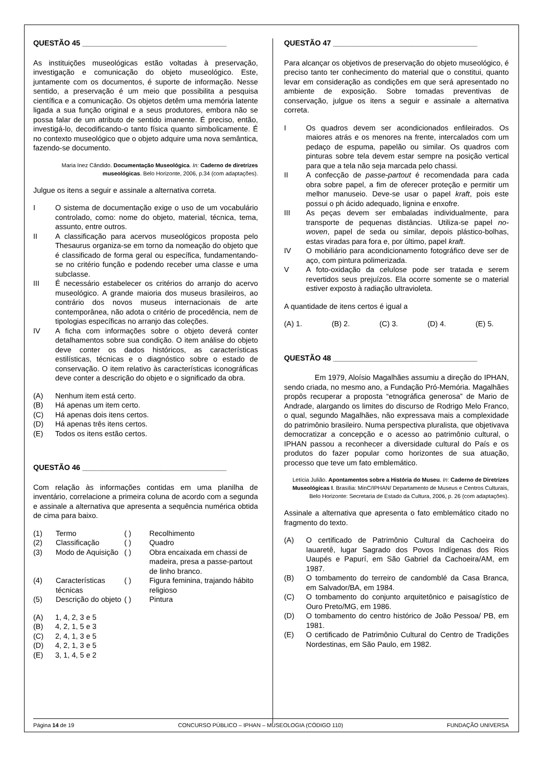QUESTÃO 45 ___________________________________
As instituições museológicas estão voltadas à preservação, investigação e comunicação do objeto museológico. Este, juntamente com os documentos, é suporte de informação. Nesse sentido, a preservação é um meio que possibilita a pesquisa científica e a comunicação. Os objetos detêm uma memória latente ligada a sua função original e a seus produtores, embora não se possa falar de um atributo de sentido imanente. É preciso, então, investigá-lo, decodificando-o tanto física quanto simbolicamente. É no contexto museológico que o objeto adquire uma nova semântica, fazendo-se documento.
Maria Inez Cândido. Documentação Museológica. In: Caderno de diretrizes museológicas. Belo Horizonte, 2006, p.34 (com adaptações).
Julgue os itens a seguir e assinale a alternativa correta.
I O sistema de documentação exige o uso de um vocabulário controlado, como: nome do objeto, material, técnica, tema, assunto, entre outros.
II A classificação para acervos museológicos proposta pelo Thesaurus organiza-se em torno da nomeação do objeto que é classificado de forma geral ou específica, fundamentando-se no critério função e podendo receber uma classe e uma subclasse.
III É necessário estabelecer os critérios do arranjo do acervo museológico. A grande maioria dos museus brasileiros, ao contrário dos novos museus internacionais de arte contemporânea, não adota o critério de procedência, nem de tipologias específicas no arranjo das coleções.
IV A ficha com informações sobre o objeto deverá conter detalhamentos sobre sua condição. O item análise do objeto deve conter os dados históricos, as características estilísticas, técnicas e o diagnóstico sobre o estado de conservação. O item relativo às características iconográficas deve conter a descrição do objeto e o significado da obra.
(A) Nenhum item está certo.
(B) Há apenas um item certo.
(C) Há apenas dois itens certos.
(D) Há apenas três itens certos.
(E) Todos os itens estão certos.
QUESTÃO 46 ___________________________________
Com relação às informações contidas em uma planilha de inventário, correlacione a primeira coluna de acordo com a segunda e assinale a alternativa que apresenta a sequência numérica obtida de cima para baixo.
| (1) | Termo | ( ) | Recolhimento |
| (2) | Classificação | ( ) | Quadro |
| (3) | Modo de Aquisição | ( ) | Obra encaixada em chassi de madeira, presa a passe-partout de linho branco. |
| (4) | Características técnicas | ( ) | Figura feminina, trajando hábito religioso |
| (5) | Descrição do objeto | ( ) | Pintura |
(A) 1, 4, 2, 3 e 5
(B) 4, 2, 1, 5 e 3
(C) 2, 4, 1, 3 e 5
(D) 4, 2, 1, 3 e 5
(E) 3, 1, 4, 5 e 2
QUESTÃO 47 ___________________________________
Para alcançar os objetivos de preservação do objeto museológico, é preciso tanto ter conhecimento do material que o constitui, quanto levar em consideração as condições em que será apresentado no ambiente de exposição. Sobre tomadas preventivas de conservação, julgue os itens a seguir e assinale a alternativa correta.
I Os quadros devem ser acondicionados enfileirados. Os maiores atrás e os menores na frente, intercalados com um pedaço de espuma, papelão ou similar. Os quadros com pinturas sobre tela devem estar sempre na posição vertical para que a tela não seja marcada pelo chassi.
II A confecção de passe-partout é recomendada para cada obra sobre papel, a fim de oferecer proteção e permitir um melhor manuseio. Deve-se usar o papel kraft, pois este possui o ph ácido adequado, lignina e enxofre.
III As peças devem ser embaladas individualmente, para transporte de pequenas distâncias. Utiliza-se papel no-woven, papel de seda ou similar, depois plástico-bolhas, estas viradas para fora e, por último, papel kraft.
IV O mobiliário para acondicionamento fotográfico deve ser de aço, com pintura polimerizada.
V A foto-oxidação da celulose pode ser tratada e serem revertidos seus prejuízos. Ela ocorre somente se o material estiver exposto à radiação ultravioleta.
A quantidade de itens certos é igual a
(A) 1. (B) 2. (C) 3. (D) 4. (E) 5.
QUESTÃO 48 ___________________________________
Em 1979, Aloísio Magalhães assumiu a direção do IPHAN, sendo criada, no mesmo ano, a Fundação Pró-Memória. Magalhães propôs recuperar a proposta “etnográfica generosa” de Mario de Andrade, alargando os limites do discurso de Rodrigo Melo Franco, o qual, segundo Magalhães, não expressava mais a complexidade do patrimônio brasileiro. Numa perspectiva pluralista, que objetivava democratizar a concepção e o acesso ao patrimônio cultural, o IPHAN passou a reconhecer a diversidade cultural do País e os produtos do fazer popular como horizontes de sua atuação, processo que teve um fato emblemático.
Letícia Julião. Apontamentos sobre a História do Museu. In: Caderno de Diretrizes Museológicas I. Brasília: MinC/IPHAN/ Departamento de Museus e Centros Culturais, Belo Horizonte: Secretaria de Estado da Cultura, 2006, p. 26 (com adaptações).
Assinale a alternativa que apresenta o fato emblemático citado no fragmento do texto.
(A) O certificado de Patrimônio Cultural da Cachoeira do Iauaretê, lugar Sagrado dos Povos Indígenas dos Rios Uaupés e Papurí, em São Gabriel da Cachoeira/AM, em 1987.
(B) O tombamento do terreiro de candomblé da Casa Branca, em Salvador/BA, em 1984.
(C) O tombamento do conjunto arquitetônico e paisagístico de Ouro Preto/MG, em 1986.
(D) O tombamento do centro histórico de João Pessoa/ PB, em 1981.
(E) O certificado de Patrimônio Cultural do Centro de Tradições Nordestinas, em São Paulo, em 1982.
Página 14 de 19 CONCURSO PÚBLICO – IPHAN – MUSEOLOGIA (CÓDIGO 110) FUNDAÇÃO UNIVERSA